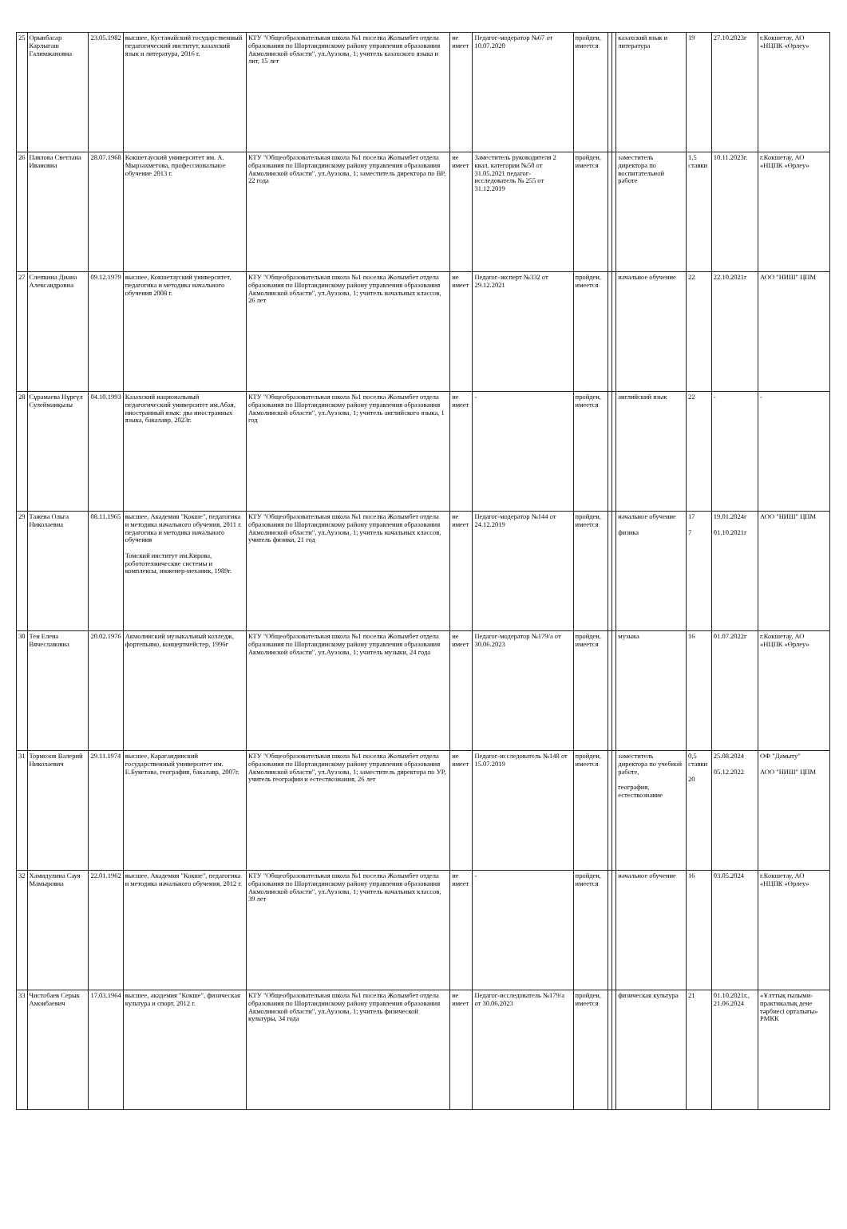| 25 | Орынбасар Карлыгаш Галимжановна | 23.05.1982 | высшее, Кустанайский государственный педагогический институт, казахский язык и литература, 2016 г. | КТУ "Общеобразовательная школа №1 поселка Жолымбет отдела образования по Шортандинскому району управления образования Акмолинской области", ул.Ауэзова, 1; учитель казахского языка и лит, 15 лет | не имеет | Педагог-модератор №67 от 10.07.2020 | пройден, имеется | | | казахский язык и литература | 19 | 27.10.2023г | г.Кокшетау, АО «НЦПК «Өрлеу» |
| 26 | Павлова Светлана Ивановна | 28.07.1968 | Кокшетауский университет им. А. Мырзахметова, профессиональное обучение 2013 г. | КТУ "Общеобразовательная школа №1 поселка Жолымбет отдела образования по Шортандинскому району управления образования Акмолинской области", ул.Ауэзова, 1; заместитель директора по ВР, 22 года | не имеет | Заместитель руководителя 2 квал. категории №50 от 31.05.2021 педагог-исследователь № 255 от 31.12.2019 | пройден, имеется | | | заместитель директора по воспитательной работе | 1,5 ставки | 10.11.2023г. | г.Кокшетау, АО «НЦПК «Өрлеу» |
| 27 | Слепкина Диана Александровна | 09.12.1979 | высшее, Кокшетауский университет, педагогика и методика начального обучения 2008 г. | КТУ "Общеобразовательная школа №1 поселка Жолымбет отдела образования по Шортандинскому району управления образования Акмолинской области", ул.Ауэзова, 1; учитель начальных классов, 26 лет | не имеет | Педагог-эксперт №332 от 29.12.2021 | пройден, имеется | | | начальное обучение | 22 | 22.10.2021г | АОО "НИШ" ЦПМ |
| 28 | Сұрамаева Нұргүл Сулейманқызы | 04.10.1993 | Казахский национальный педагогический университет им.Абая, иностранный язык: два иностранных языка, бакалавр, 2023г. | КТУ "Общеобразовательная школа №1 поселка Жолымбет отдела образования по Шортандинскому району управления образования Акмолинской области", ул.Ауэзова, 1; учитель английского языка, 1 год | не имеет | - | пройден, имеется | | | английский язык | 22 | - | - |
| 29 | Тажева Ольга Николаевна | 08.11.1965 | высшее, Академия "Кокше", педагогика и методика начального обучения, 2011 г. педагогика и методика начального обучения Томский институт им.Кирова, робототехнические системы и комплексы, инженер-механик, 1989г. | КТУ "Общеобразовательная школа №1 поселка Жолымбет отдела образования по Шортандинскому району управления образования Акмолинской области", ул.Ауэзова, 1; учитель начальных классов, учитель физики, 21 год | не имеет | Педагог-модератор №144 от 24.12.2019 | пройден, имеется | | | начальное обучение физика | 17 7 | 19.01.2024г 01.10.2021г | АОО "НИШ" ЦПМ |
| 30 | Тен Елена Вячеславовна | 20.02.1976 | Акмолинский музыкальный колледж, фортепьяно, концертмейстер, 1996г | КТУ "Общеобразовательная школа №1 поселка Жолымбет отдела образования по Шортандинскому району управления образования Акмолинской области", ул.Ауэзова, 1; учитель музыки, 24 года | не имеет | Педагог-модератор №179/а от 30.06.2023 | пройден, имеется | | | музыка | 16 | 01.07.2022г | г.Кокшетау, АО «НЦПК «Өрлеу» |
| 31 | Тормозов Валерий Николаевич | 29.11.1974 | высшее, Карагандинский государственный университет им. Е.Букетова, география, бакалавр, 2007г. | КТУ "Общеобразовательная школа №1 поселка Жолымбет отдела образования по Шортандинскому району управления образования Акмолинской области", ул.Ауэзова, 1; заместитель директора по УР, учитель географии и естествознания, 26 лет | не имеет | Педагог-исследователь №148 от 15.07.2019 | пройден, имеется | | | заместитель директора по учебной работе, география, естествознание | 0,5 ставки 20 | 25.08.2024 05.12.2022 | ОФ "Дамыту" АОО "НИШ" ЦПМ |
| 32 | Хамидулина Сауя Мамыровна | 22.01.1962 | высшее, Академия "Кокше", педагогика и методика начального обучения, 2012 г. | КТУ "Общеобразовательная школа №1 поселка Жолымбет отдела образования по Шортандинскому району управления образования Акмолинской области", ул.Ауэзова, 1; учитель начальных классов, 39 лет | не имеет | - | пройден, имеется | | | начальное обучение | 16 | 03.05.2024 | г.Кокшетау, АО «НЦПК «Өрлеу» |
| 33 | Чистобаев Серык Амонбаевич | 17.03.1964 | высшее, академия "Кокше", физическая культура и спорт, 2012 г. | КТУ "Общеобразовательная школа №1 поселка Жолымбет отдела образования по Шортандинскому району управления образования Акмолинской области", ул.Ауэзова, 1; учитель физической культуры, 34 года | не имеет | Педагог-исследователь №179/а от 30.06.2023 | пройден, имеется | | | физическая культура | 21 | 01.10.2021г., 21.06.2024 | «Ұлттық ғылыми-практикалық дене тәрбиесі орталығы» РМКК |